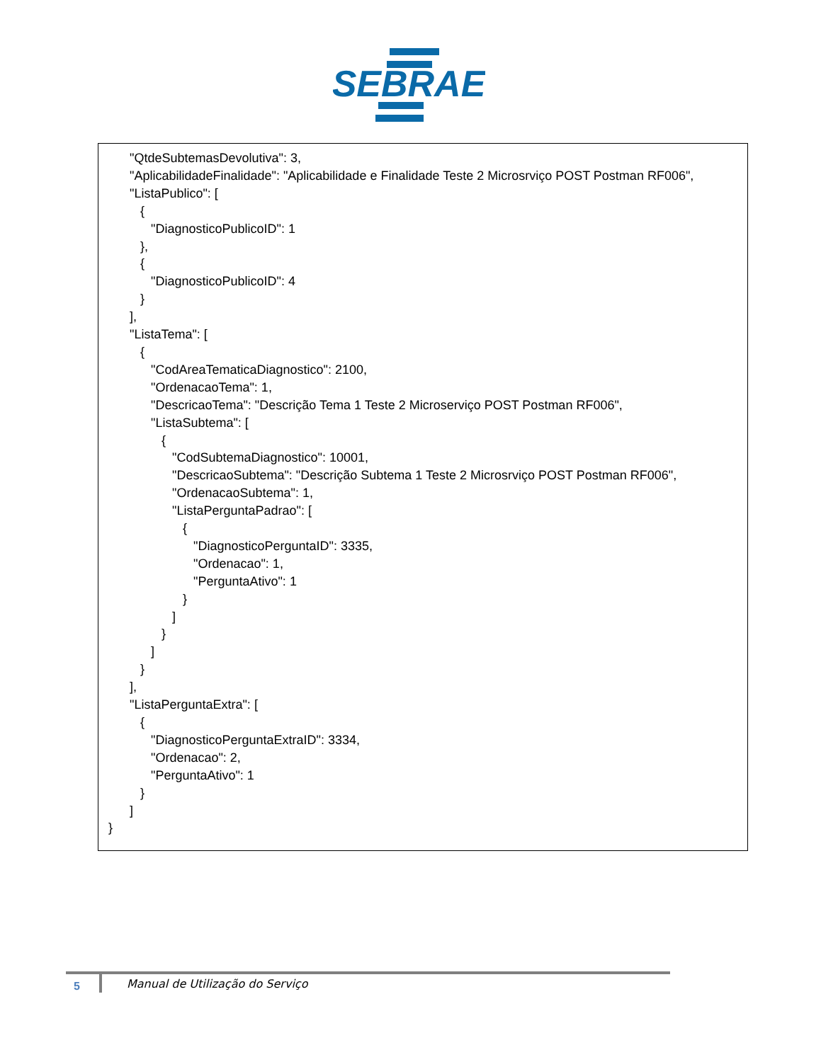SEBRAE
      "QtdeSubtemasDevolutiva": 3,
      "AplicabilidadeFinalidade": "Aplicabilidade e Finalidade Teste 2 Microsrviço POST Postman RF006",
      "ListaPublico": [
         {
            "DiagnosticoPublicoID": 1
         },
         {
            "DiagnosticoPublicoID": 4
         }
      ],
      "ListaTema": [
         {
            "CodAreaTematicaDiagnostico": 2100,
            "OrdenacaoTema": 1,
            "DescricaoTema": "Descrição Tema 1 Teste 2 Microserviço POST Postman RF006",
            "ListaSubtema": [
               {
                  "CodSubtemaDiagnostico": 10001,
                  "DescricaoSubtema": "Descrição Subtema 1 Teste 2 Microsrviço POST Postman RF006",
                  "OrdenacaoSubtema": 1,
                  "ListaPerguntaPadrao": [
                     {
                        "DiagnosticoPerguntaID": 3335,
                        "Ordenacao": 1,
                        "PerguntaAtivo": 1
                     }
                  ]
               }
            ]
         }
      ],
      "ListaPerguntaExtra": [
         {
            "DiagnosticoPerguntaExtraID": 3334,
            "Ordenacao": 2,
            "PerguntaAtivo": 1
         }
      ]
}
5 Manual de Utilização do Serviço